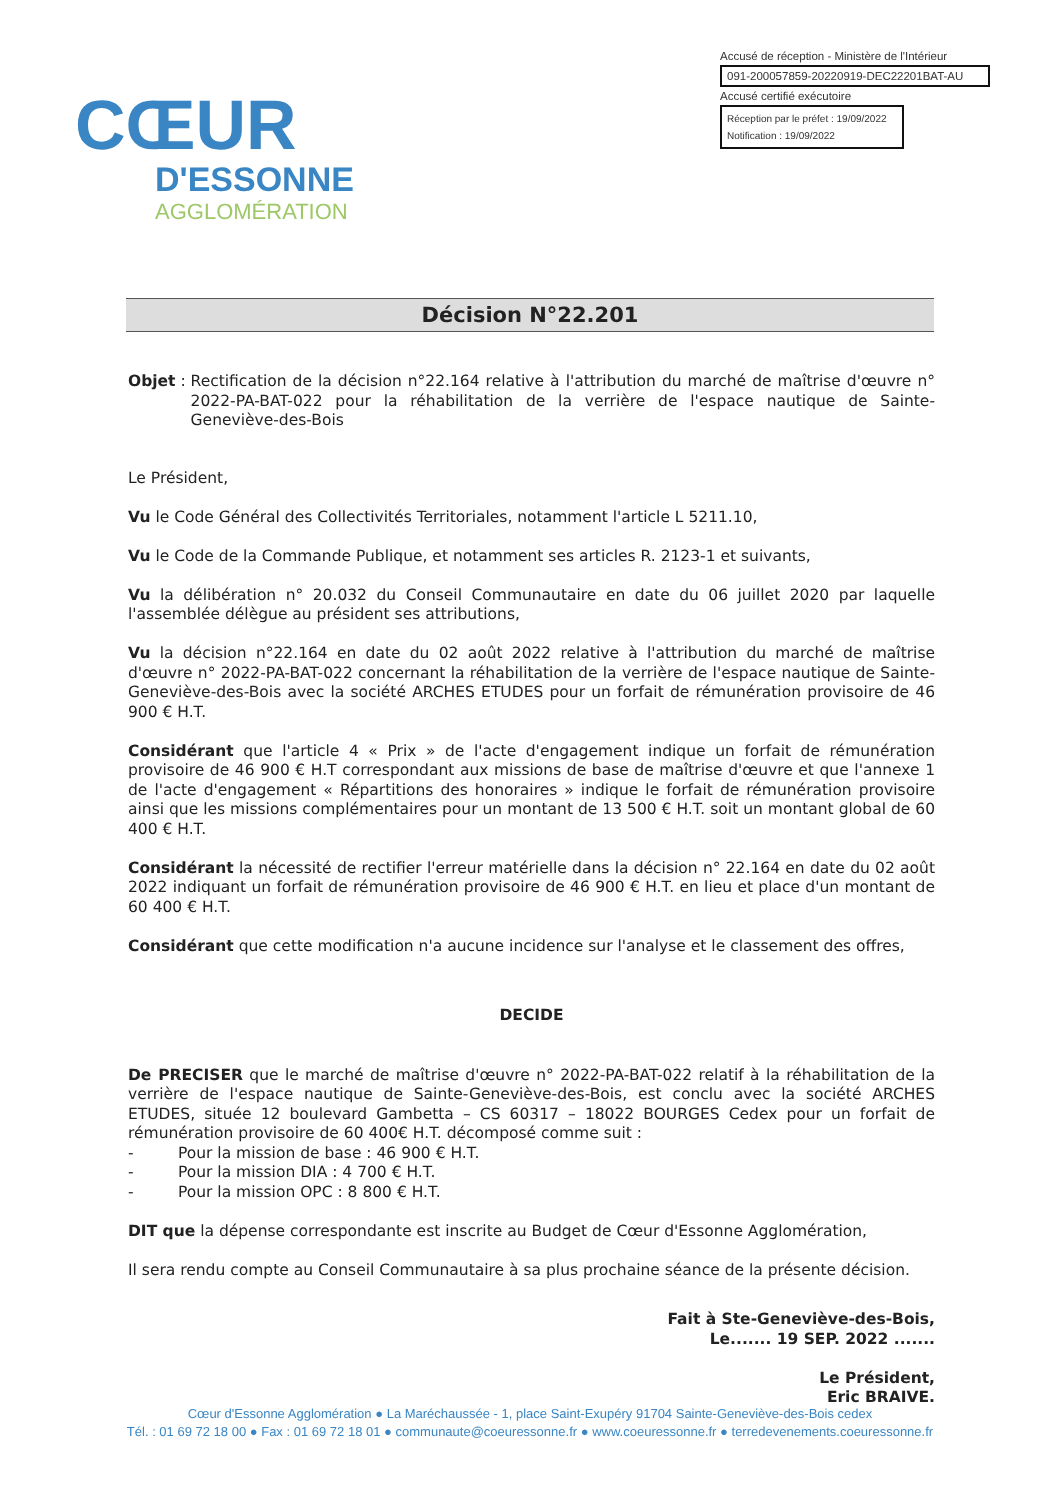CŒUR
D'ESSONNE
AGGLOMÉRATION
Accusé de réception - Ministère de l'Intérieur
091-200057859-20220919-DEC22201BAT-AU
Accusé certifié exécutoire
Réception par le préfet : 19/09/2022
Notification : 19/09/2022
Décision N°22.201
Objet : Rectification de la décision n°22.164 relative à l'attribution du marché de maîtrise d'œuvre n° 2022-PA-BAT-022 pour la réhabilitation de la verrière de l'espace nautique de Sainte-Geneviève-des-Bois
Le Président,
Vu le Code Général des Collectivités Territoriales, notamment l'article L 5211.10,
Vu le Code de la Commande Publique, et notamment ses articles R. 2123-1 et suivants,
Vu la délibération n° 20.032 du Conseil Communautaire en date du 06 juillet 2020 par laquelle l'assemblée délègue au président ses attributions,
Vu la décision n°22.164 en date du 02 août 2022 relative à l'attribution du marché de maîtrise d'œuvre n° 2022-PA-BAT-022 concernant la réhabilitation de la verrière de l'espace nautique de Sainte-Geneviève-des-Bois avec la société ARCHES ETUDES pour un forfait de rémunération provisoire de 46 900 € H.T.
Considérant que l'article 4 « Prix » de l'acte d'engagement indique un forfait de rémunération provisoire de 46 900 € H.T correspondant aux missions de base de maîtrise d'œuvre et que l'annexe 1 de l'acte d'engagement « Répartitions des honoraires » indique le forfait de rémunération provisoire ainsi que les missions complémentaires pour un montant de 13 500 € H.T. soit un montant global de 60 400 € H.T.
Considérant la nécessité de rectifier l'erreur matérielle dans la décision n° 22.164 en date du 02 août 2022 indiquant un forfait de rémunération provisoire de 46 900 € H.T. en lieu et place d'un montant de 60 400 € H.T.
Considérant que cette modification n'a aucune incidence sur l'analyse et le classement des offres,
DECIDE
De PRECISER que le marché de maîtrise d'œuvre n° 2022-PA-BAT-022 relatif à la réhabilitation de la verrière de l'espace nautique de Sainte-Geneviève-des-Bois, est conclu avec la société ARCHES ETUDES, située 12 boulevard Gambetta – CS 60317 – 18022 BOURGES Cedex pour un forfait de rémunération provisoire de 60 400€ H.T. décomposé comme suit :
- Pour la mission de base : 46 900 € H.T.
- Pour la mission DIA : 4 700 € H.T.
- Pour la mission OPC : 8 800 € H.T.
DIT que la dépense correspondante est inscrite au Budget de Cœur d'Essonne Agglomération,
Il sera rendu compte au Conseil Communautaire à sa plus prochaine séance de la présente décision.
Fait à Ste-Geneviève-des-Bois,
Le....... 19 SEP. 2022 .......
Le Président,
Eric BRAIVE.
Cœur d'Essonne Agglomération ● La Maréchaussée - 1, place Saint-Exupéry 91704 Sainte-Geneviève-des-Bois cedex
Tél. : 01 69 72 18 00 ● Fax : 01 69 72 18 01 ● communaute@coeuressonne.fr ● www.coeuressonne.fr ● terredevenements.coeuressonne.fr